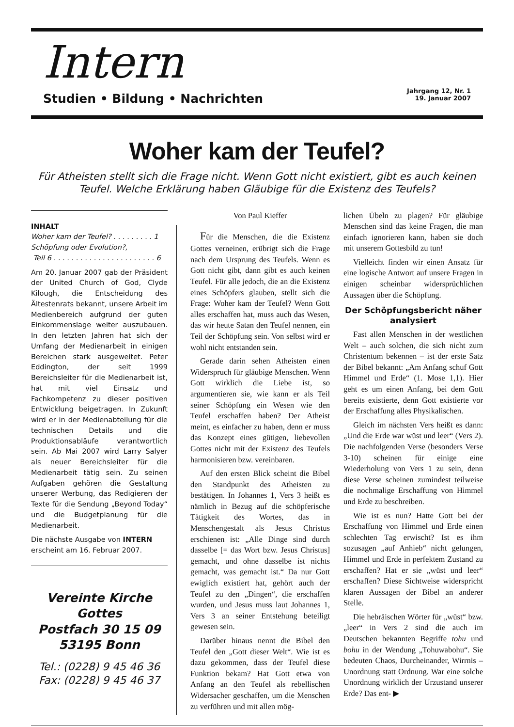Intern
Studien • Bildung • Nachrichten
Jahrgang 12, Nr. 1
19. Januar 2007
Woher kam der Teufel?
Für Atheisten stellt sich die Frage nicht. Wenn Gott nicht existiert, gibt es auch keinen Teufel. Welche Erklärung haben Gläubige für die Existenz des Teufels?
INHALT
Woher kam der Teufel? . . . . . . . . . 1
Schöpfung oder Evolution?,
Teil 6 . . . . . . . . . . . . . . . . . . . . . . . 6
Am 20. Januar 2007 gab der Präsident der United Church of God, Clyde Kilough, die Entscheidung des Ältestenrats bekannt, unsere Arbeit im Medienbereich aufgrund der guten Einkommenslage weiter auszubauen. In den letzten Jahren hat sich der Umfang der Medienarbeit in einigen Bereichen stark ausgeweitet. Peter Eddington, der seit 1999 Bereichsleiter für die Medienarbeit ist, hat mit viel Einsatz und Fachkompetenz zu dieser positiven Entwicklung beigetragen. In Zukunft wird er in der Medienabteilung für die technischen Details und die Produktionsabläufe verantwortlich sein. Ab Mai 2007 wird Larry Salyer als neuer Bereichsleiter für die Medienarbeit tätig sein. Zu seinen Aufgaben gehören die Gestaltung unserer Werbung, das Redigieren der Texte für die Sendung „Beyond Today“ und die Budgetplanung für die Medienarbeit.
Die nächste Ausgabe von INTERN erscheint am 16. Februar 2007.
Vereinte Kirche Gottes
Postfach 30 15 09
53195 Bonn
Tel.: (0228) 9 45 46 36
Fax: (0228) 9 45 46 37
Von Paul Kieffer
Für die Menschen, die die Existenz Gottes verneinen, erübrigt sich die Frage nach dem Ursprung des Teufels. Wenn es Gott nicht gibt, dann gibt es auch keinen Teufel. Für alle jedoch, die an die Existenz eines Schöpfers glauben, stellt sich die Frage: Woher kam der Teufel? Wenn Gott alles erschaffen hat, muss auch das Wesen, das wir heute Satan den Teufel nennen, ein Teil der Schöpfung sein. Von selbst wird er wohl nicht entstanden sein.
Gerade darin sehen Atheisten einen Widerspruch für gläubige Menschen. Wenn Gott wirklich die Liebe ist, so argumentieren sie, wie kann er als Teil seiner Schöpfung ein Wesen wie den Teufel erschaffen haben? Der Atheist meint, es einfacher zu haben, denn er muss das Konzept eines gütigen, liebevollen Gottes nicht mit der Existenz des Teufels harmonisieren bzw. vereinbaren.
Auf den ersten Blick scheint die Bibel den Standpunkt des Atheisten zu bestätigen. In Johannes 1, Vers 3 heißt es nämlich in Bezug auf die schöpferische Tätigkeit des Wortes, das in Menschengestalt als Jesus Christus erschienen ist: „Alle Dinge sind durch dasselbe [= das Wort bzw. Jesus Christus] gemacht, und ohne dasselbe ist nichts gemacht, was gemacht ist.“ Da nur Gott ewiglich existiert hat, gehört auch der Teufel zu den „Dingen“, die erschaffen wurden, und Jesus muss laut Johannes 1, Vers 3 an seiner Entstehung beteiligt gewesen sein.
Darüber hinaus nennt die Bibel den Teufel den „Gott dieser Welt“. Wie ist es dazu gekommen, dass der Teufel diese Funktion bekam? Hat Gott etwa von Anfang an den Teufel als rebellischen Widersacher geschaffen, um die Menschen zu verführen und mit allen mög-
lichen Übeln zu plagen? Für gläubige Menschen sind das keine Fragen, die man einfach ignorieren kann, haben sie doch mit unserem Gottesbild zu tun!
Vielleicht finden wir einen Ansatz für eine logische Antwort auf unsere Fragen in einigen scheinbar widersprüchlichen Aussagen über die Schöpfung.
Der Schöpfungsbericht näher analysiert
Fast allen Menschen in der westlichen Welt – auch solchen, die sich nicht zum Christentum bekennen – ist der erste Satz der Bibel bekannt: „Am Anfang schuf Gott Himmel und Erde“ (1. Mose 1,1). Hier geht es um einen Anfang, bei dem Gott bereits existierte, denn Gott existierte vor der Erschaffung alles Physikalischen.
Gleich im nächsten Vers heißt es dann: „Und die Erde war wüst und leer“ (Vers 2). Die nachfolgenden Verse (besonders Verse 3-10) scheinen für einige eine Wiederholung von Vers 1 zu sein, denn diese Verse scheinen zumindest teilweise die nochmalige Erschaffung von Himmel und Erde zu beschreiben.
Wie ist es nun? Hatte Gott bei der Erschaffung von Himmel und Erde einen schlechten Tag erwischt? Ist es ihm sozusagen „auf Anhieb“ nicht gelungen, Himmel und Erde in perfektem Zustand zu erschaffen? Hat er sie „wüst und leer“ erschaffen? Diese Sichtweise widerspricht klaren Aussagen der Bibel an anderer Stelle.
Die hebräischen Wörter für „wüst“ bzw. „leer“ in Vers 2 sind die auch im Deutschen bekannten Begriffe tohu und bohu in der Wendung „Tohuwabohu“. Sie bedeuten Chaos, Durcheinander, Wirrnis – Unordnung statt Ordnung. War eine solche Unordnung wirklich der Urzustand unserer Erde? Das ent- ▶